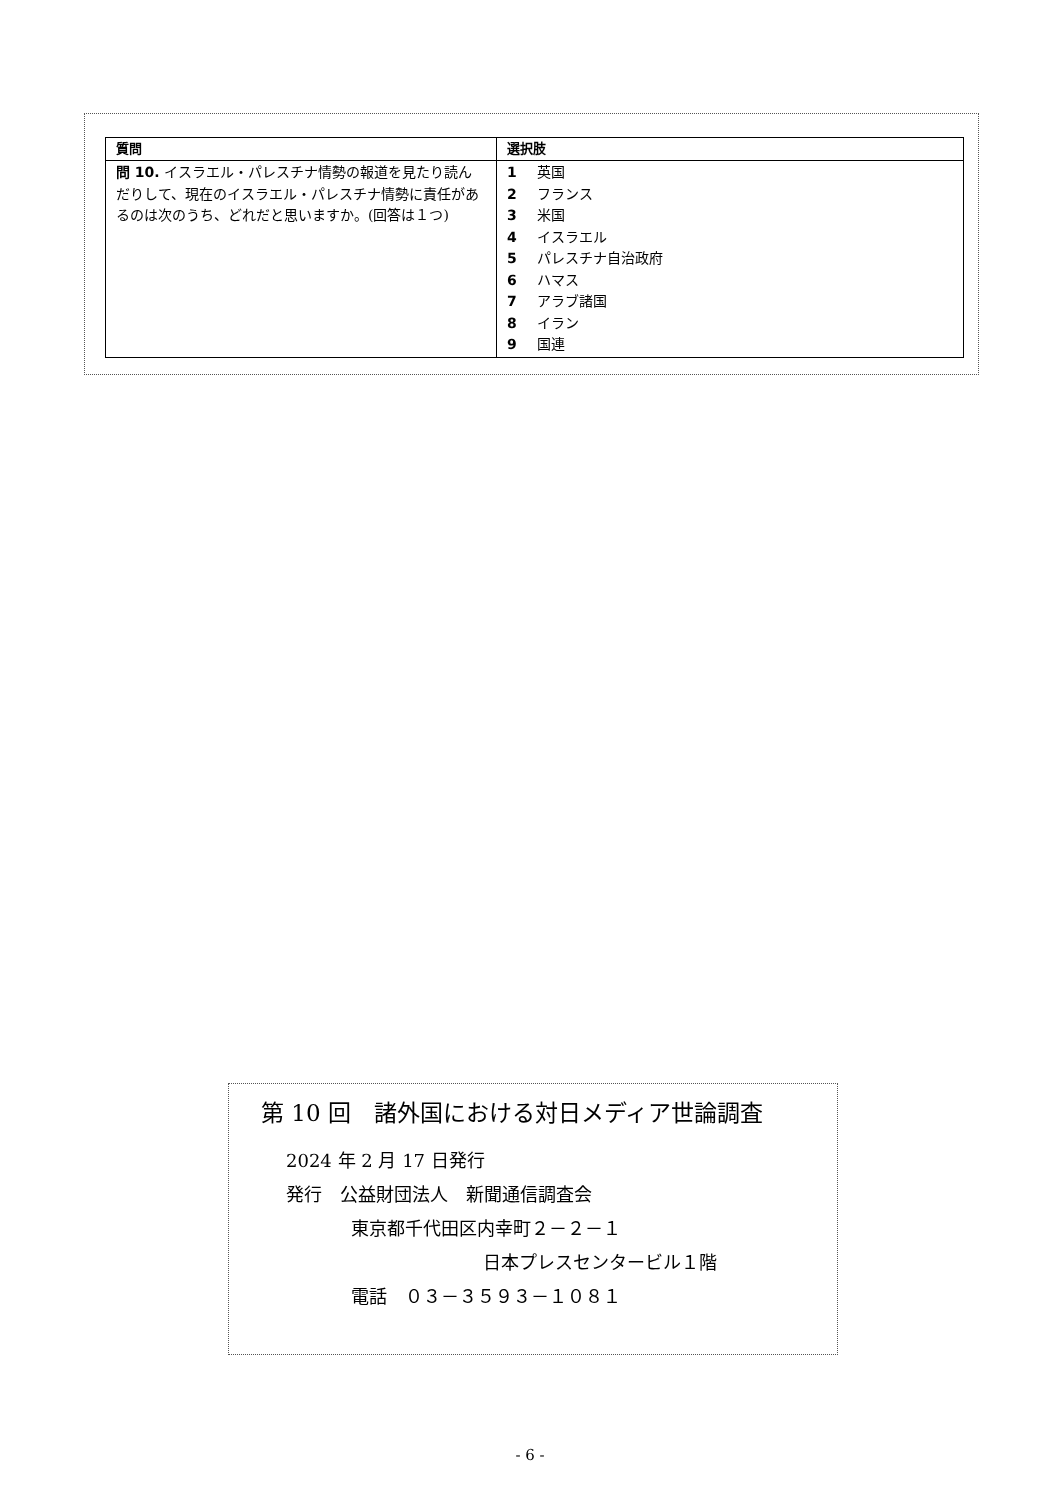| 質問 | 選択肢 |
| --- | --- |
| 問 10. イスラエル・パレスチナ情勢の報道を見たり読んだりして、現在のイスラエル・パレスチナ情勢に責任があるのは次のうち、どれだと思いますか。(回答は１つ) | 1 英国 2 フランス 3 米国 4 イスラエル 5 パレスチナ自治政府 6 ハマス 7 アラブ諸国 8 イラン 9 国連 |
第 10 回　諸外国における対日メディア世論調査
2024 年 2 月 17 日発行
発行　公益財団法人　新聞通信調査会
東京都千代田区内幸町２－２－１
日本プレスセンタービル１階
電話　０３－３５９３－１０８１
- 6 -